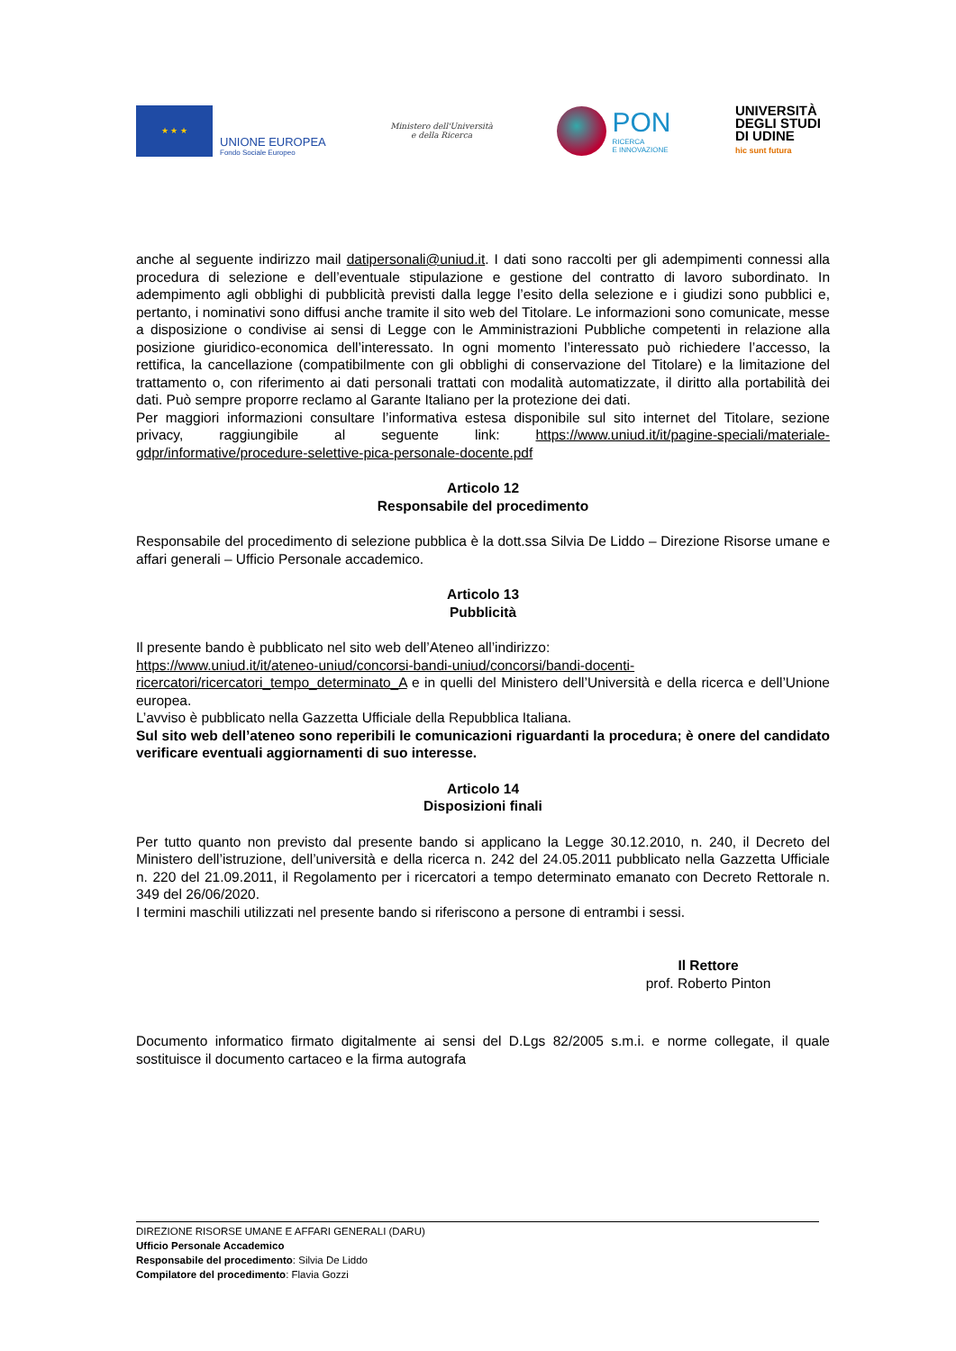★ ★ ★
UNIONE EUROPEA
Fondo Sociale Europeo
Ministero dell'Università
e della Ricerca
PON
RICERCA
E INNOVAZIONE
UNIVERSITÀ
DEGLI STUDI
DI UDINE
hic sunt futura
anche al seguente indirizzo mail datipersonali@uniud.it. I dati sono raccolti per gli adempimenti connessi alla procedura di selezione e dell’eventuale stipulazione e gestione del contratto di lavoro subordinato. In adempimento agli obblighi di pubblicità previsti dalla legge l’esito della selezione e i giudizi sono pubblici e, pertanto, i nominativi sono diffusi anche tramite il sito web del Titolare. Le informazioni sono comunicate, messe a disposizione o condivise ai sensi di Legge con le Amministrazioni Pubbliche competenti in relazione alla posizione giuridico-economica dell’interessato. In ogni momento l’interessato può richiedere l’accesso, la rettifica, la cancellazione (compatibilmente con gli obblighi di conservazione del Titolare) e la limitazione del trattamento o, con riferimento ai dati personali trattati con modalità automatizzate, il diritto alla portabilità dei dati. Può sempre proporre reclamo al Garante Italiano per la protezione dei dati.
Per maggiori informazioni consultare l’informativa estesa disponibile sul sito internet del Titolare, sezione privacy, raggiungibile al seguente link: https://www.uniud.it/it/pagine-speciali/materiale-gdpr/informative/procedure-selettive-pica-personale-docente.pdf
Articolo 12
Responsabile del procedimento
Responsabile del procedimento di selezione pubblica è la dott.ssa Silvia De Liddo – Direzione Risorse umane e affari generali – Ufficio Personale accademico.
Articolo 13
Pubblicità
Il presente bando è pubblicato nel sito web dell’Ateneo all’indirizzo:
https://www.uniud.it/it/ateneo-uniud/concorsi-bandi-uniud/concorsi/bandi-docenti-ricercatori/ricercatori_tempo_determinato_A e in quelli del Ministero dell’Università e della ricerca e dell’Unione europea.
L’avviso è pubblicato nella Gazzetta Ufficiale della Repubblica Italiana.
Sul sito web dell’ateneo sono reperibili le comunicazioni riguardanti la procedura; è onere del candidato verificare eventuali aggiornamenti di suo interesse.
Articolo 14
Disposizioni finali
Per tutto quanto non previsto dal presente bando si applicano la Legge 30.12.2010, n. 240, il Decreto del Ministero dell’istruzione, dell’università e della ricerca n. 242 del 24.05.2011 pubblicato nella Gazzetta Ufficiale n. 220 del 21.09.2011, il Regolamento per i ricercatori a tempo determinato emanato con Decreto Rettorale n. 349 del 26/06/2020.
I termini maschili utilizzati nel presente bando si riferiscono a persone di entrambi i sessi.
Il Rettore
prof. Roberto Pinton
Documento informatico firmato digitalmente ai sensi del D.Lgs 82/2005 s.m.i. e norme collegate, il quale sostituisce il documento cartaceo e la firma autografa
DIREZIONE RISORSE UMANE E AFFARI GENERALI (DARU)
Ufficio Personale Accademico
Responsabile del procedimento: Silvia De Liddo
Compilatore del procedimento: Flavia Gozzi